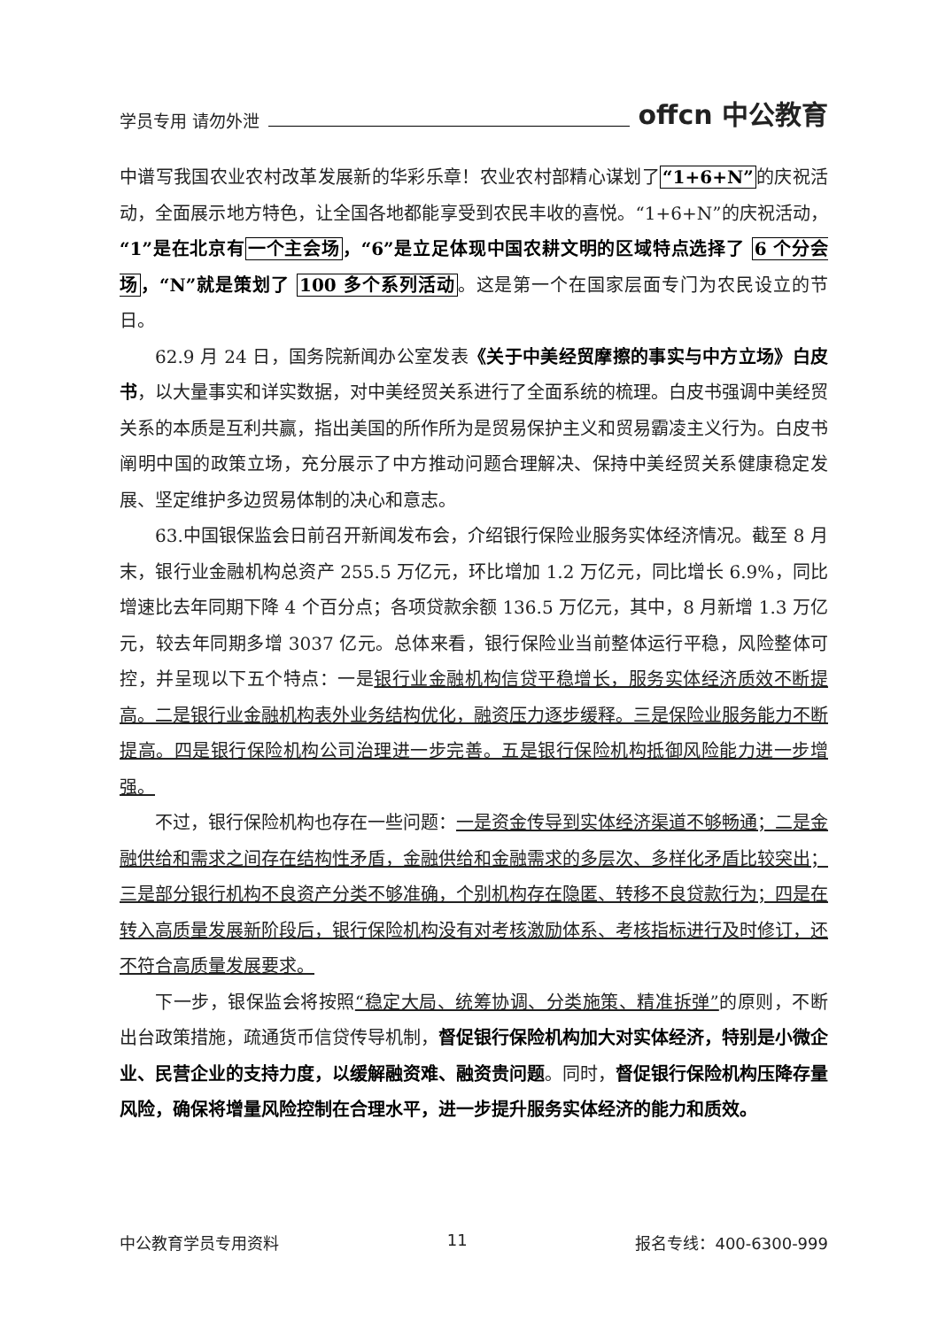学员专用 请勿外泄 offcn 中公教育
中谱写我国农业农村改革发展新的华彩乐章！农业农村部精心谋划了“1+6+N”的庆祝活动，全面展示地方特色，让全国各地都能享受到农民丰收的喜悦。“1+6+N”的庆祝活动，“1”是在北京有一个主会场，“6”是立足体现中国农耕文明的区域特点选择了 6 个分会场，“N”就是策划了 100 多个系列活动。这是第一个在国家层面专门为农民设立的节日。
62.9 月 24 日，国务院新闻办公室发表《关于中美经贸摩擦的事实与中方立场》白皮书，以大量事实和详实数据，对中美经贸关系进行了全面系统的梳理。白皮书强调中美经贸关系的本质是互利共赢，指出美国的所作所为是贸易保护主义和贸易霸凌主义行为。白皮书阐明中国的政策立场，充分展示了中方推动问题合理解决、保持中美经贸关系健康稳定发展、坚定维护多边贸易体制的决心和意志。
63.中国银保监会日前召开新闻发布会，介绍银行保险业服务实体经济情况。截至 8 月末，银行业金融机构总资产 255.5 万亿元，环比增加 1.2 万亿元，同比增长 6.9%，同比增速比去年同期下降 4 个百分点；各项贷款余额 136.5 万亿元，其中，8 月新增 1.3 万亿元，较去年同期多增 3037 亿元。总体来看，银行保险业当前整体运行平稳，风险整体可控，并呈现以下五个特点：一是银行业金融机构信贷平稳增长，服务实体经济质效不断提高。二是银行业金融机构表外业务结构优化，融资压力逐步缓释。三是保险业服务能力不断提高。四是银行保险机构公司治理进一步完善。五是银行保险机构抵御风险能力进一步增强。
不过，银行保险机构也存在一些问题：一是资金传导到实体经济渠道不够畅通；二是金融供给和需求之间存在结构性矛盾，金融供给和金融需求的多层次、多样化矛盾比较突出；三是部分银行机构不良资产分类不够准确，个别机构存在隐匿、转移不良贷款行为；四是在转入高质量发展新阶段后，银行保险机构没有对考核激励体系、考核指标进行及时修订，还不符合高质量发展要求。
下一步，银保监会将按照“稳定大局、统筹协调、分类施策、精准拆弹”的原则，不断出台政策措施，疏通货币信贷传导机制，督促银行保险机构加大对实体经济，特别是小微企业、民营企业的支持力度，以缓解融资难、融资贵问题。同时，督促银行保险机构压降存量风险，确保将增量风险控制在合理水平，进一步提升服务实体经济的能力和质效。
中公教育学员专用资料 11 报名专线：400-6300-999